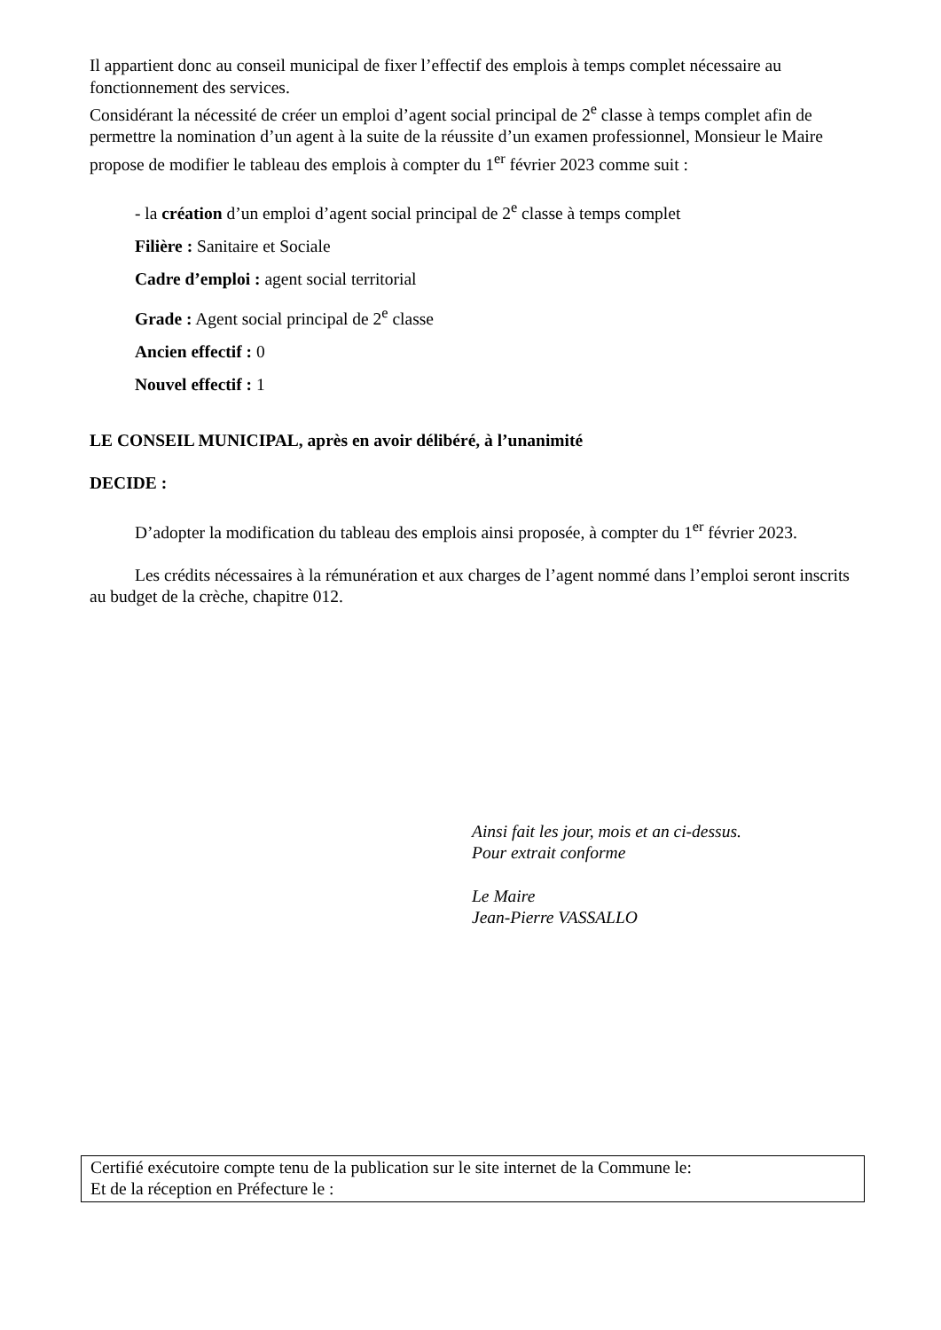Il appartient donc au conseil municipal de fixer l’effectif des emplois à temps complet nécessaire au fonctionnement des services.
Considérant la nécessité de créer un emploi d’agent social principal de 2<sup>e</sup> classe à temps complet afin de permettre la nomination d’un agent à la suite de la réussite d’un examen professionnel, Monsieur le Maire propose de modifier le tableau des emplois à compter du 1<sup>er</sup> février 2023 comme suit :
- la création d’un emploi d’agent social principal de 2<sup>e</sup> classe à temps complet
Filière : Sanitaire et Sociale
Cadre d’emploi : agent social territorial
Grade : Agent social principal de 2<sup>e</sup> classe
Ancien effectif : 0
Nouvel effectif : 1
LE CONSEIL MUNICIPAL, après en avoir délibéré, à l’unanimité
DECIDE :
D’adopter la modification du tableau des emplois ainsi proposée, à compter du 1<sup>er</sup> février 2023.
Les crédits nécessaires à la rémunération et aux charges de l’agent nommé dans l’emploi seront inscrits au budget de la crèche, chapitre 012.
Ainsi fait les jour, mois et an ci-dessus.
Pour extrait conforme
Le Maire
Jean-Pierre VASSALLO
Certifié exécutoire compte tenu de la publication sur le site internet de la Commune le:
Et de la réception en Préfecture le :